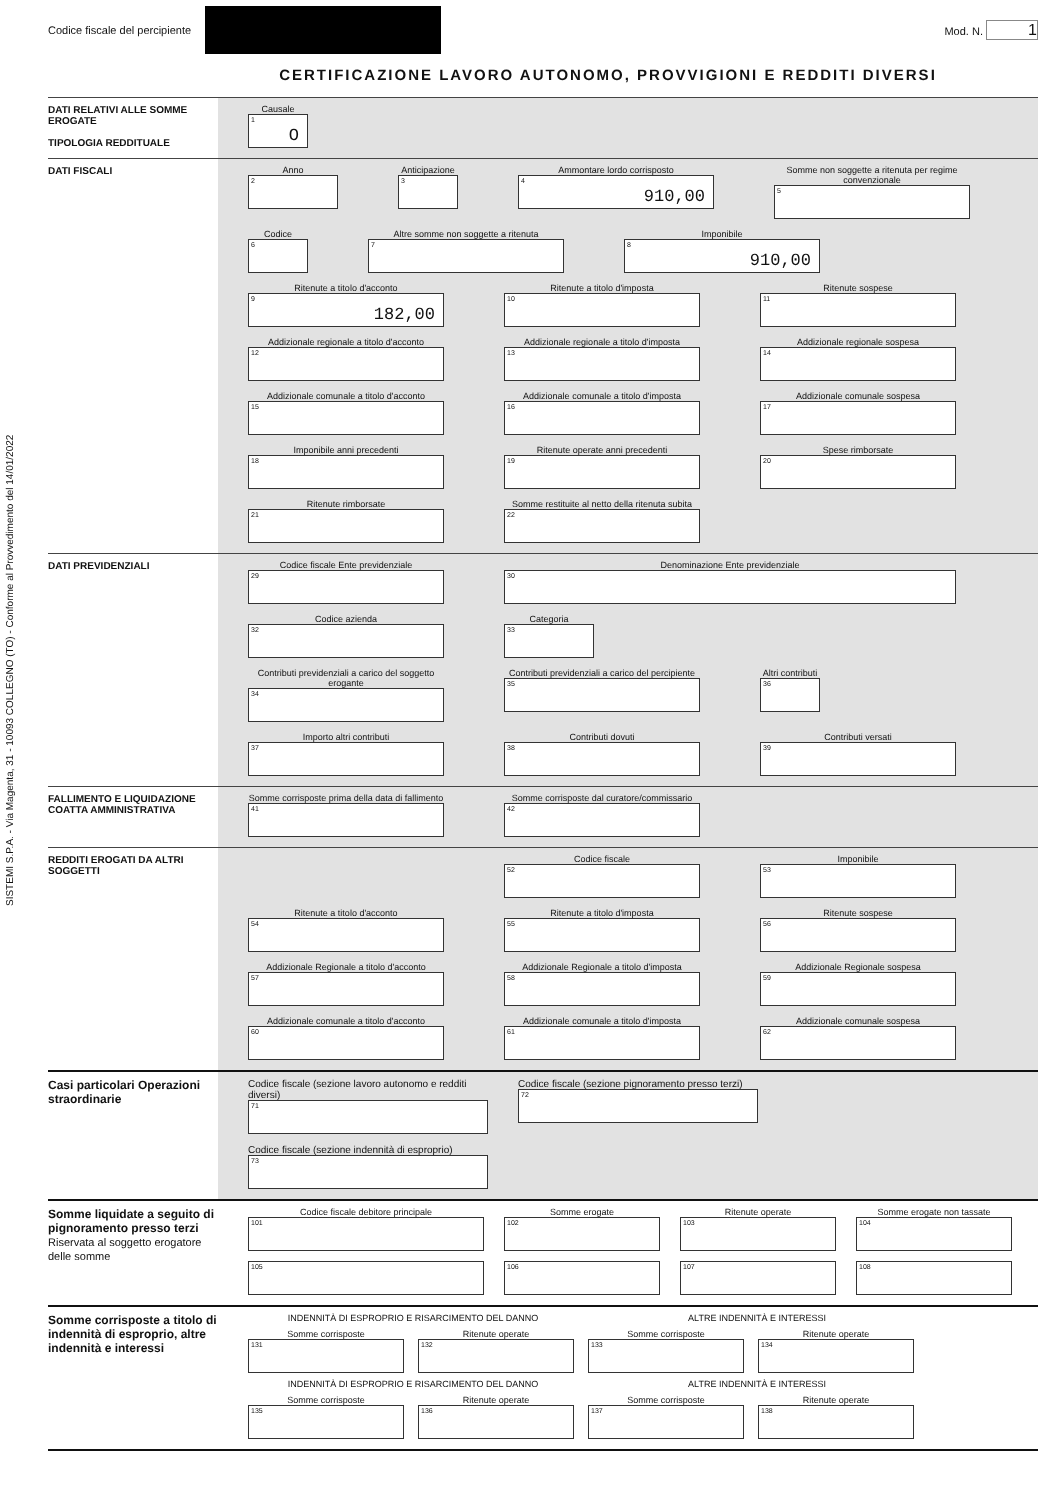SISTEMI S.P.A. - Via Magenta, 31 - 10093 COLLEGNO (TO) - Conforme al Provvedimento del 14/01/2022
Codice fiscale del percipiente
Mod. N. 1
CERTIFICAZIONE LAVORO AUTONOMO, PROVVIGIONI E REDDITI DIVERSI
DATI RELATIVI ALLE SOMME EROGATE
TIPOLOGIA REDDITUALE
Causale
1
O
DATI FISCALI Anno
2
Anticipazione
3
Ammontare lordo corrisposto
4
910,00
Somme non soggette a ritenuta per regime convenzionale
5
Codice
6
Altre somme non soggette a ritenuta
7
Imponibile
8
910,00
Ritenute a titolo d'acconto
9
182,00
Ritenute a titolo d'imposta
10
Ritenute sospese
11
Addizionale regionale a titolo d'acconto
12
Addizionale regionale a titolo d'imposta
13
Addizionale regionale sospesa
14
Addizionale comunale a titolo d'acconto
15
Addizionale comunale a titolo d'imposta
16
Addizionale comunale sospesa
17
Imponibile anni precedenti
18
Ritenute operate anni precedenti
19
Spese rimborsate
20
Ritenute rimborsate
21
Somme restituite al netto della ritenuta subita
22
DATI PREVIDENZIALI Codice fiscale Ente previdenziale
29
Denominazione Ente previdenziale
30
Codice azienda
32
Categoria
33
Contributi previdenziali a carico del soggetto erogante
34
Contributi previdenziali a carico del percipiente
35
Altri contributi
36
Importo altri contributi
37
Contributi dovuti
38
Contributi versati
39
FALLIMENTO E LIQUIDAZIONE COATTA AMMINISTRATIVA
Somme corrisposte prima della data di fallimento
41
Somme corrisposte dal curatore/commissario
42
REDDITI EROGATI DA ALTRI SOGGETTI
Codice fiscale
52
Imponibile
53
Ritenute a titolo d'acconto
54
Ritenute a titolo d'imposta
55
Ritenute sospese
56
Addizionale Regionale a titolo d'acconto
57
Addizionale Regionale a titolo d'imposta
58
Addizionale Regionale sospesa
59
Addizionale comunale a titolo d'acconto
60
Addizionale comunale a titolo d'imposta
61
Addizionale comunale sospesa
62
Casi particolari Operazioni straordinarie
Codice fiscale (sezione lavoro autonomo e redditi diversi)
71
Codice fiscale (sezione pignoramento presso terzi)
72
Codice fiscale (sezione indennità di esproprio)
73
Somme liquidate a seguito di pignoramento presso terzi
Riservata al soggetto erogatore delle somme
Codice fiscale debitore principale
101
Somme erogate
102
Ritenute operate
103
Somme erogate non tassate
104
105
106
107
108
Somme corrisposte a titolo di indennità di esproprio, altre indennità e interessi
INDENNITÀ DI ESPROPRIO E RISARCIMENTO DEL DANNO
ALTRE INDENNITÀ E INTERESSI
Somme corrisposte
131
Ritenute operate
132
Somme corrisposte
133
Ritenute operate
134
INDENNITÀ DI ESPROPRIO E RISARCIMENTO DEL DANNO
ALTRE INDENNITÀ E INTERESSI
Somme corrisposte
135
Ritenute operate
136
Somme corrisposte
137
Ritenute operate
138